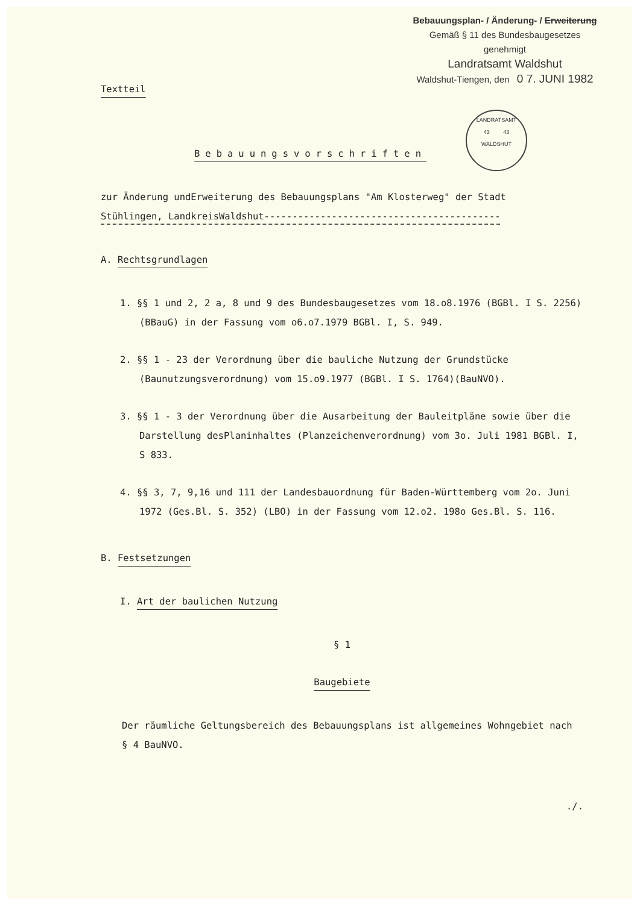Bebauungsplan- / Änderung- / Erweiterung
Gemäß § 11 des Bundesbaugesetzes
genehmigt
Landratsamt Waldshut
Waldshut-Tiengen, den 0 7. JUNI 1982
LANDRATSAMT
43 43
WALDSHUT
Textteil
Bebauungsvorschriften
zur Änderung undErweiterung des Bebauungsplans "Am Klosterweg" der Stadt
Stühlingen, LandkreisWaldshut------------------------------------------
A. Rechtsgrundlagen
1. §§ 1 und 2, 2 a, 8 und 9 des Bundesbaugesetzes vom 18.o8.1976 (BGBl. I S. 2256) (BBauG) in der Fassung vom o6.o7.1979 BGBl. I, S. 949.
2. §§ 1 - 23 der Verordnung über die bauliche Nutzung der Grundstücke (Baunutzungsverordnung) vom 15.o9.1977 (BGBl. I S. 1764)(BauNVO).
3. §§ 1 - 3 der Verordnung über die Ausarbeitung der Bauleitpläne sowie über die Darstellung desPlaninhaltes (Planzeichenverordnung) vom 3o. Juli 1981 BGBl. I, S 833.
4. §§ 3, 7, 9,16 und 111 der Landesbauordnung für Baden-Württemberg vom 2o. Juni 1972 (Ges.Bl. S. 352) (LBO) in der Fassung vom 12.o2. 198o Ges.Bl. S. 116.
B. Festsetzungen
I. Art der baulichen Nutzung
§ 1
Baugebiete
Der räumliche Geltungsbereich des Bebauungsplans ist allgemeines Wohngebiet nach § 4 BauNVO.
./.